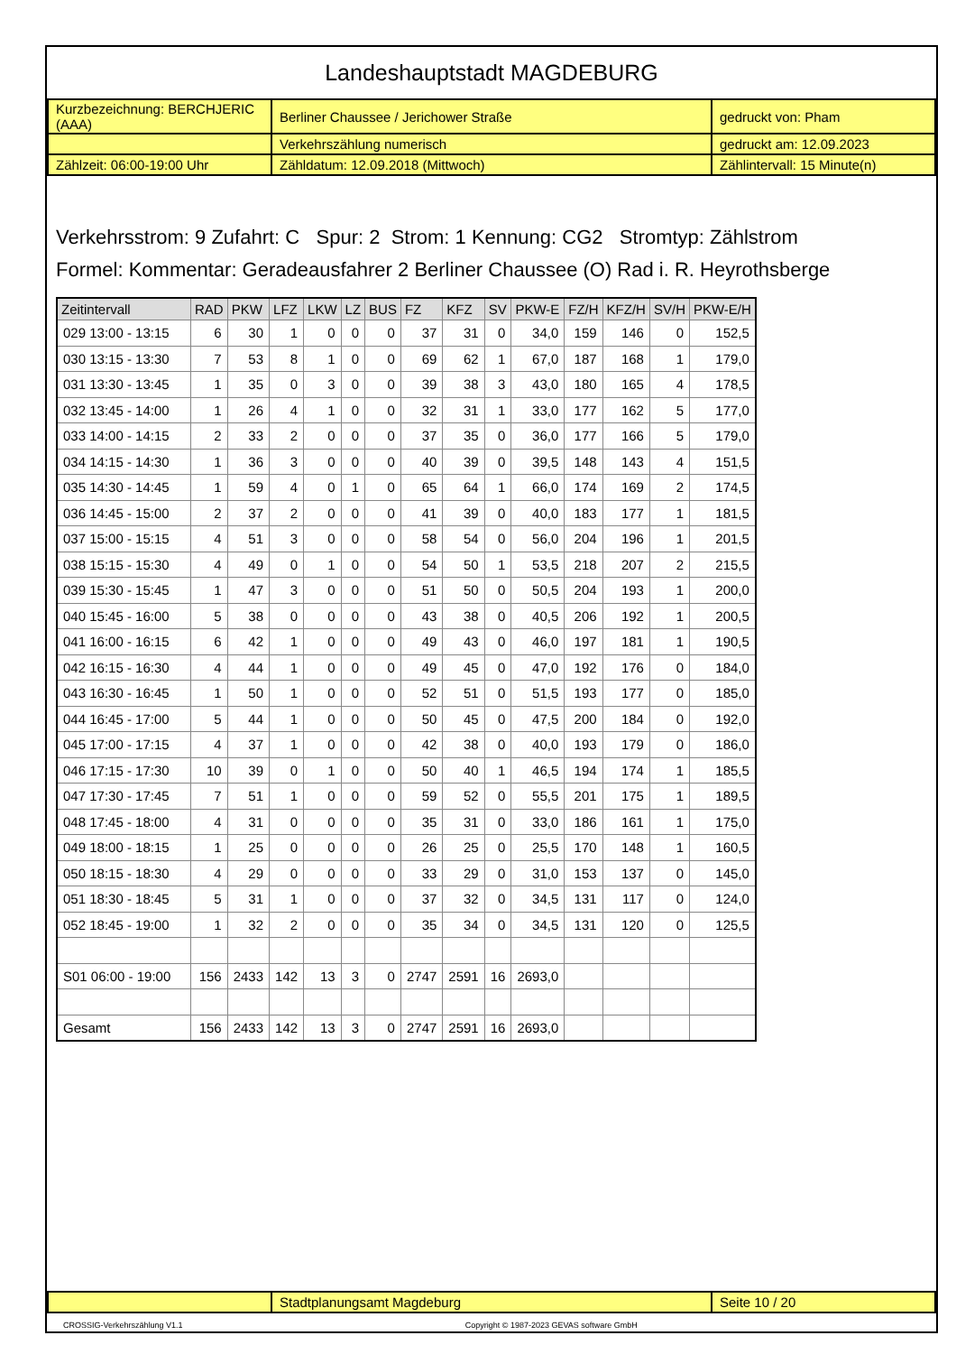Landeshauptstadt MAGDEBURG
| Kurzbezeichnung: BERCHJERIC (AAA) | Berliner Chaussee / Jerichower Straße | gedruckt von: Pham |
| | Verkehrszählung numerisch | gedruckt am: 12.09.2023 |
| Zählzeit: 06:00-19:00 Uhr | Zähldatum: 12.09.2018 (Mittwoch) | Zählintervall: 15 Minute(n) |
Verkehrsstrom: 9 Zufahrt: C Spur: 2 Strom: 1 Kennung: CG2 Stromtyp: Zählstrom
Formel: Kommentar: Geradeausfahrer 2 Berliner Chaussee (O) Rad i. R. Heyrothsberge
| Zeitintervall | RAD | PKW | LFZ | LKW | LZ | BUS | FZ | KFZ | SV | PKW-E | FZ/H | KFZ/H | SV/H | PKW-E/H |
| --- | --- | --- | --- | --- | --- | --- | --- | --- | --- | --- | --- | --- | --- | --- |
| 029 13:00 - 13:15 | 6 | 30 | 1 | 0 | 0 | 0 | 37 | 31 | 0 | 34,0 | 159 | 146 | 0 | 152,5 |
| 030 13:15 - 13:30 | 7 | 53 | 8 | 1 | 0 | 0 | 69 | 62 | 1 | 67,0 | 187 | 168 | 1 | 179,0 |
| 031 13:30 - 13:45 | 1 | 35 | 0 | 3 | 0 | 0 | 39 | 38 | 3 | 43,0 | 180 | 165 | 4 | 178,5 |
| 032 13:45 - 14:00 | 1 | 26 | 4 | 1 | 0 | 0 | 32 | 31 | 1 | 33,0 | 177 | 162 | 5 | 177,0 |
| 033 14:00 - 14:15 | 2 | 33 | 2 | 0 | 0 | 0 | 37 | 35 | 0 | 36,0 | 177 | 166 | 5 | 179,0 |
| 034 14:15 - 14:30 | 1 | 36 | 3 | 0 | 0 | 0 | 40 | 39 | 0 | 39,5 | 148 | 143 | 4 | 151,5 |
| 035 14:30 - 14:45 | 1 | 59 | 4 | 0 | 1 | 0 | 65 | 64 | 1 | 66,0 | 174 | 169 | 2 | 174,5 |
| 036 14:45 - 15:00 | 2 | 37 | 2 | 0 | 0 | 0 | 41 | 39 | 0 | 40,0 | 183 | 177 | 1 | 181,5 |
| 037 15:00 - 15:15 | 4 | 51 | 3 | 0 | 0 | 0 | 58 | 54 | 0 | 56,0 | 204 | 196 | 1 | 201,5 |
| 038 15:15 - 15:30 | 4 | 49 | 0 | 1 | 0 | 0 | 54 | 50 | 1 | 53,5 | 218 | 207 | 2 | 215,5 |
| 039 15:30 - 15:45 | 1 | 47 | 3 | 0 | 0 | 0 | 51 | 50 | 0 | 50,5 | 204 | 193 | 1 | 200,0 |
| 040 15:45 - 16:00 | 5 | 38 | 0 | 0 | 0 | 0 | 43 | 38 | 0 | 40,5 | 206 | 192 | 1 | 200,5 |
| 041 16:00 - 16:15 | 6 | 42 | 1 | 0 | 0 | 0 | 49 | 43 | 0 | 46,0 | 197 | 181 | 1 | 190,5 |
| 042 16:15 - 16:30 | 4 | 44 | 1 | 0 | 0 | 0 | 49 | 45 | 0 | 47,0 | 192 | 176 | 0 | 184,0 |
| 043 16:30 - 16:45 | 1 | 50 | 1 | 0 | 0 | 0 | 52 | 51 | 0 | 51,5 | 193 | 177 | 0 | 185,0 |
| 044 16:45 - 17:00 | 5 | 44 | 1 | 0 | 0 | 0 | 50 | 45 | 0 | 47,5 | 200 | 184 | 0 | 192,0 |
| 045 17:00 - 17:15 | 4 | 37 | 1 | 0 | 0 | 0 | 42 | 38 | 0 | 40,0 | 193 | 179 | 0 | 186,0 |
| 046 17:15 - 17:30 | 10 | 39 | 0 | 1 | 0 | 0 | 50 | 40 | 1 | 46,5 | 194 | 174 | 1 | 185,5 |
| 047 17:30 - 17:45 | 7 | 51 | 1 | 0 | 0 | 0 | 59 | 52 | 0 | 55,5 | 201 | 175 | 1 | 189,5 |
| 048 17:45 - 18:00 | 4 | 31 | 0 | 0 | 0 | 0 | 35 | 31 | 0 | 33,0 | 186 | 161 | 1 | 175,0 |
| 049 18:00 - 18:15 | 1 | 25 | 0 | 0 | 0 | 0 | 26 | 25 | 0 | 25,5 | 170 | 148 | 1 | 160,5 |
| 050 18:15 - 18:30 | 4 | 29 | 0 | 0 | 0 | 0 | 33 | 29 | 0 | 31,0 | 153 | 137 | 0 | 145,0 |
| 051 18:30 - 18:45 | 5 | 31 | 1 | 0 | 0 | 0 | 37 | 32 | 0 | 34,5 | 131 | 117 | 0 | 124,0 |
| 052 18:45 - 19:00 | 1 | 32 | 2 | 0 | 0 | 0 | 35 | 34 | 0 | 34,5 | 131 | 120 | 0 | 125,5 |
| S01 06:00 - 19:00 | 156 | 2433 | 142 | 13 | 3 | 0 | 2747 | 2591 | 16 | 2693,0 | | | | |
| Gesamt | 156 | 2433 | 142 | 13 | 3 | 0 | 2747 | 2591 | 16 | 2693,0 | | | | |
| | Stadtplanungsamt Magdeburg | Seite 10 / 20 |
CROSSIG-Verkehrszählung V1.1 Copyright © 1987-2023 GEVAS software GmbH